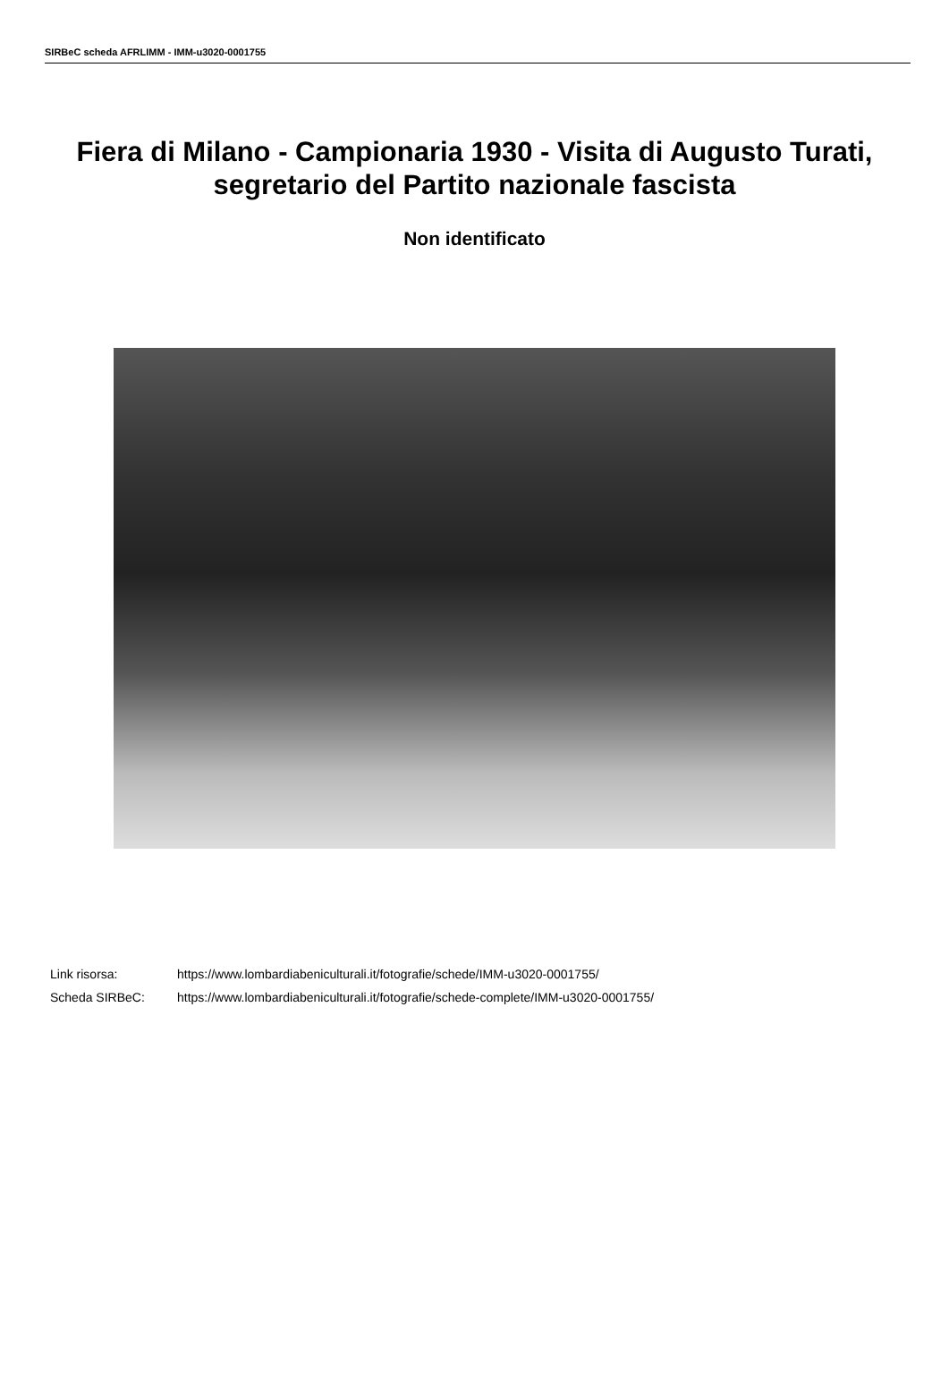SIRBeC scheda AFRLIMM - IMM-u3020-0001755
Fiera di Milano - Campionaria 1930 - Visita di Augusto Turati, segretario del Partito nazionale fascista
Non identificato
| Link risorsa: | https://www.lombardiabeniculturali.it/fotografie/schede/IMM-u3020-0001755/ |
| Scheda SIRBeC: | https://www.lombardiabeniculturali.it/fotografie/schede-complete/IMM-u3020-0001755/ |